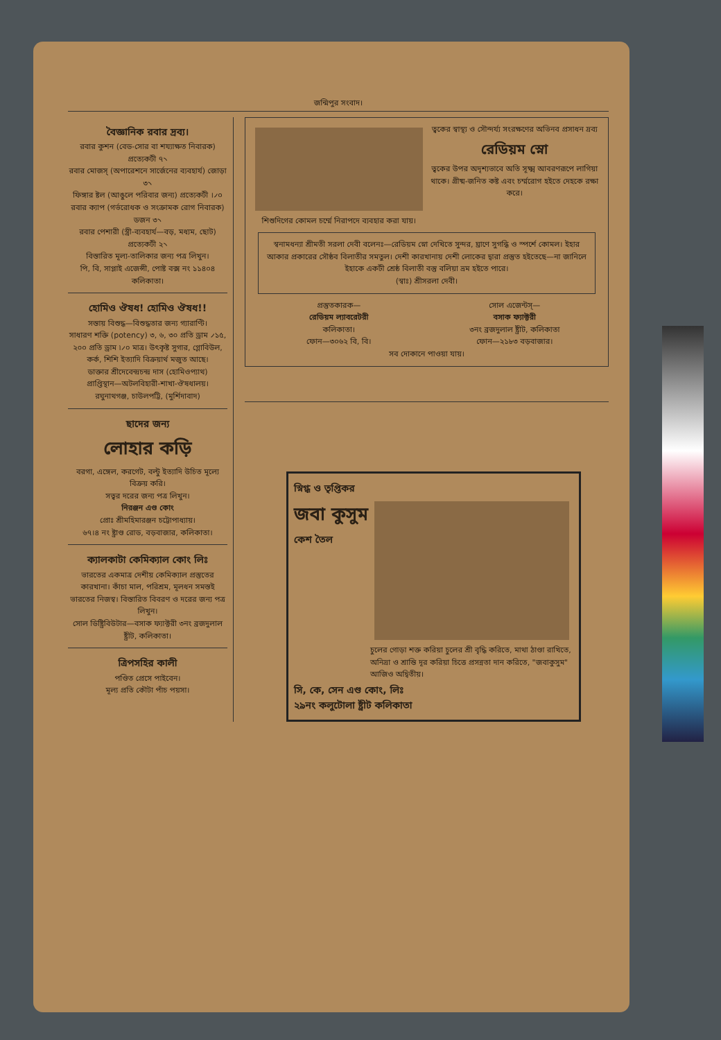জন্মিপুর সংবাদ।
বৈজ্ঞানিক রবার দ্রব্য।
রবার কুশন (বেড-সোর বা শয্যাক্ষত নিবারক) প্রত্যেকটী ৭৲
রবার মোজস্ (অপারেশনে সার্জেনের ব্যবহার্য) জোড়া ৩৲
ফিঙ্গার ষ্টল (আঙুলে পরিবার জন্য) প্রত্যেকটী ।৴০
রবার ক্যাপ (গর্ভরোধক ও সংক্রামক রোগ নিবারক) ডজন ৩৲
রবার পেশারী (স্ত্রী-ব্যবহার্য—বড়, মধ্যম, ছোট) প্রত্যেকটী ২৲
বিস্তারিত মূল্য-তালিকার জন্য পত্র লিখুন।
পি, বি, সাপ্লাই এজেন্সী, পোষ্ট বক্স নং ১১৪০৪ কলিকাতা।
হোমিও ঔষধ! হোমিও ঔষধ!!
সস্তায় বিশুদ্ধ—বিশুদ্ধতার জন্য গ্যারাণ্টি।
সাধারণ শক্তি (potency) ৩, ৬, ৩০ প্রতি ড্রাম ৴১৫, ২০০ প্রতি ড্রাম ৷৴০ মাত্র। উৎকৃষ্ট সুগার, গ্লোবিউল, কর্ক, শিশি ইত্যাদি বিক্রয়ার্থ মজুত আছে।
ডাক্তার শ্রীদেবেন্দ্রচন্দ্র দাস (হোমিওপ্যাথ)
প্রাপ্তিস্থান—অটলবিহারী-শাখা-ঔষধালয়।
রঘুনাথগঞ্জ, চাউলপট্টি, (মুর্শিদাবাদ)
ছাদের জন্য
লোহার কড়ি
বরগা, এঙ্গেল, করগেট, বল্টু ইত্যাদি উচিত মূল্যে বিক্রয় করি।
সত্বর দরের জন্য পত্র লিখুন।
নিরঞ্জন এণ্ড কোং
প্রোঃ শ্রীমহিমারঞ্জন চট্টোপাধ্যায়।
৬৭।৪ নং ষ্ট্রাণ্ড রোড, বড়বাজার, কলিকাতা।
ক্যালকাটা কেমিক্যাল কোং লিঃ
ভারতের একমাত্র দেশীয় কেমিক্যাল প্রস্তুতের কারখানা। কাঁচা মাল, পরিশ্রম, মূলধন সমস্তই ভারতের নিজস্ব। বিস্তারিত বিবরণ ও দরের জন্য পত্র লিখুন।
সোল ডিষ্ট্রিবিউটার—বসাক ফ্যাক্টরী ৩নং ব্রজদুলাল ষ্ট্রীট, কলিকাতা।
ত্রিপসহির কালী
পণ্ডিত প্রেসে পাইবেন।
মূল্য প্রতি কৌটা পাঁচ পয়সা।
শিশুদিগের কোমল চর্ম্মে নিরাপদে ব্যবহার করা যায়।
ত্বকের স্বাস্থ্য ও সৌন্দর্য্য সংরক্ষণের অভিনব প্রসাধন দ্রব্য
রেডিয়ম স্নো
ত্বকের উপর অদৃশ্যভাবে অতি সূক্ষ্ম আবরণরূপে লাগিয়া থাকে। গ্রীষ্ম-জনিত কষ্ট এবং চর্ম্মরোগ হইতে দেহকে রক্ষা করে।
স্বনামধন্যা শ্রীমতী সরলা দেবী বলেনঃ—রেডিয়ম স্নো দেখিতে সুন্দর, ঘ্রাণে সুগন্ধি ও স্পর্শে কোমল। ইহার আকার প্রকারের সৌষ্ঠব বিলাতীর সমতুল। দেশী কারখানায় দেশী লোকের দ্বারা প্রস্তুত হইতেছে—না জানিলে ইহাকে একটী শ্রেষ্ঠ বিলাতী বস্তু বলিয়া ভ্রম হইতে পারে।
(স্বাঃ) শ্রীসরলা দেবী।
প্রস্তুতকারক—
রেডিয়ম ল্যাবরেটরী
কলিকাতা।
ফোন—৩০৬২ বি, বি।
সোল এজেন্টস্—
বসাক ফ্যাক্টরী
৩নং ব্রজদুলাল ষ্ট্রীট, কলিকাতা
ফোন—২১৮৩ বড়বাজার।
সব দোকানে পাওয়া যায়।
স্নিগ্ধ ও তৃপ্তিকর
জবা কুসুম
কেশ তৈল
চুলের গোড়া শক্ত করিয়া চুলের শ্রী বৃদ্ধি করিতে, মাথা ঠাণ্ডা রাখিতে, অনিদ্রা ও শ্রান্তি দূর করিয়া চিত্তে প্রসন্নতা দান করিতে, "জবাকুসুম" আজিও অদ্বিতীয়।
সি, কে, সেন এণ্ড কোং, লিঃ
২৯নং কলুটোলা ষ্ট্রীট কলিকাতা